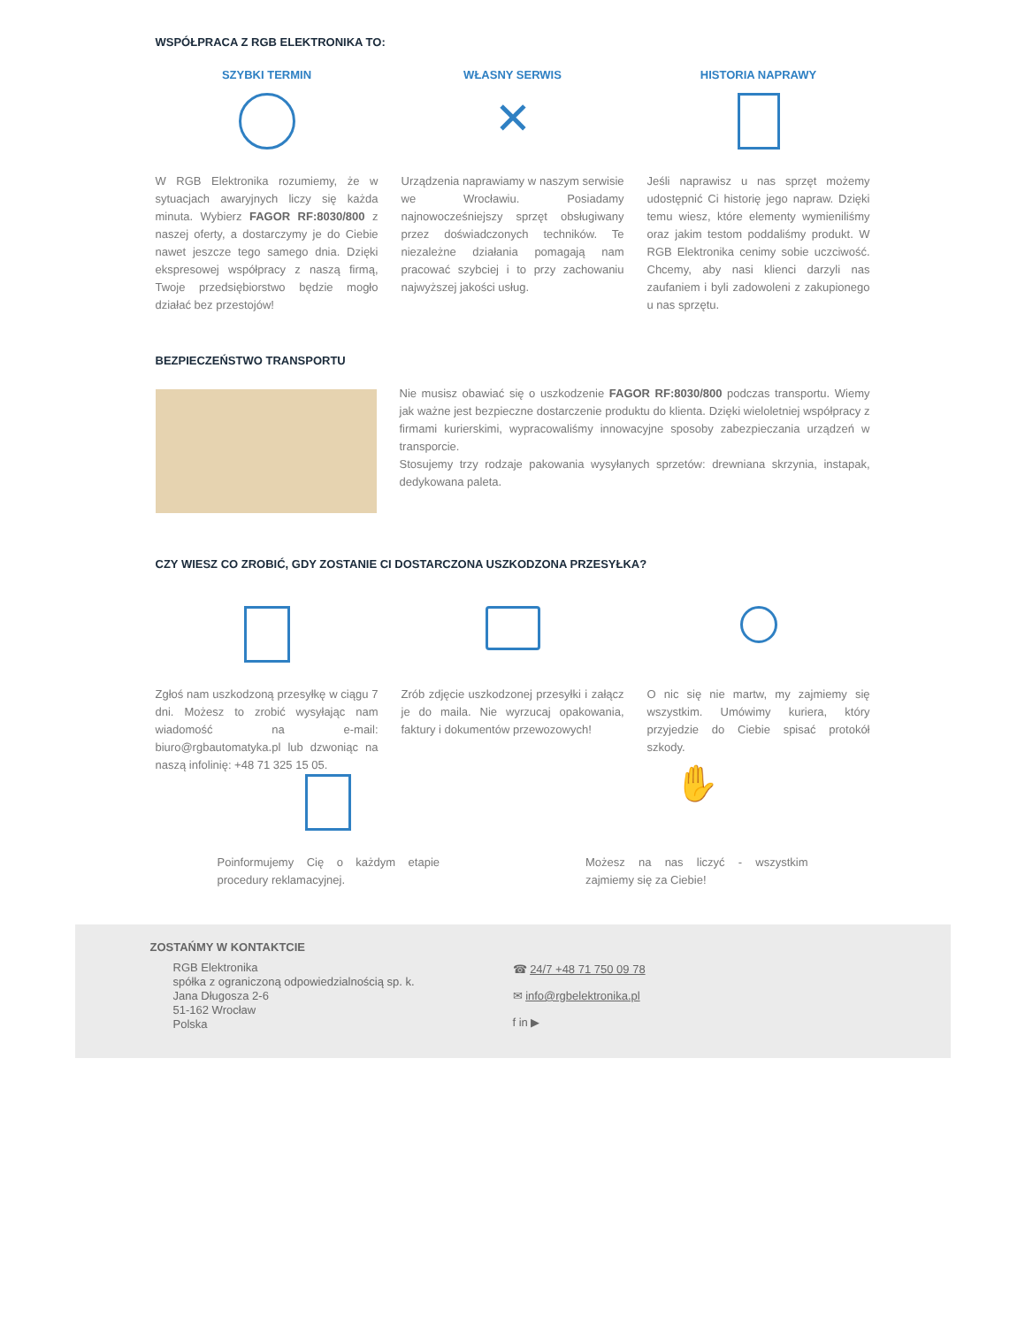WSPÓŁPRACA Z RGB ELEKTRONIKA TO:
SZYBKI TERMIN
W RGB Elektronika rozumiemy, że w sytuacjach awaryjnych liczy się każda minuta. Wybierz FAGOR RF:8030/800 z naszej oferty, a dostarczymy je do Ciebie nawet jeszcze tego samego dnia. Dzięki ekspresowej współpracy z naszą firmą, Twoje przedsiębiorstwo będzie mogło działać bez przestojów!
WŁASNY SERWIS
✕
Urządzenia naprawiamy w naszym serwisie we Wrocławiu. Posiadamy najnowocześniejszy sprzęt obsługiwany przez doświadczonych techników. Te niezależne działania pomagają nam pracować szybciej i to przy zachowaniu najwyższej jakości usług.
HISTORIA NAPRAWY
Jeśli naprawisz u nas sprzęt możemy udostępnić Ci historię jego napraw. Dzięki temu wiesz, które elementy wymieniliśmy oraz jakim testom poddaliśmy produkt. W RGB Elektronika cenimy sobie uczciwość. Chcemy, aby nasi klienci darzyli nas zaufaniem i byli zadowoleni z zakupionego u nas sprzętu.
BEZPIECZEŃSTWO TRANSPORTU
Nie musisz obawiać się o uszkodzenie FAGOR RF:8030/800 podczas transportu. Wiemy jak ważne jest bezpieczne dostarczenie produktu do klienta. Dzięki wieloletniej współpracy z firmami kurierskimi, wypracowaliśmy innowacyjne sposoby zabezpieczania urządzeń w transporcie.
Stosujemy trzy rodzaje pakowania wysyłanych sprzetów: drewniana skrzynia, instapak, dedykowana paleta.
CZY WIESZ CO ZROBIĆ, GDY ZOSTANIE CI DOSTARCZONA USZKODZONA PRZESYŁKA?
Zgłoś nam uszkodzoną przesyłkę w ciągu 7 dni. Możesz to zrobić wysyłając nam wiadomość na e-mail: biuro@rgbautomatyka.pl lub dzwoniąc na naszą infolinię: +48 71 325 15 05.
Zrób zdjęcie uszkodzonej przesyłki i załącz je do maila. Nie wyrzucaj opakowania, faktury i dokumentów przewozowych!
O nic się nie martw, my zajmiemy się wszystkim. Umówimy kuriera, który przyjedzie do Ciebie spisać protokół szkody.
Poinformujemy Cię o każdym etapie procedury reklamacyjnej.
✋
Możesz na nas liczyć - wszystkim zajmiemy się za Ciebie!
ZOSTAŃMY W KONTAKTCIE
RGB Elektronika
spółka z ograniczoną odpowiedzialnością sp. k.
Jana Długosza 2-6
51-162 Wrocław
Polska
☎ 24/7 +48 71 750 09 78
✉ info@rgbelektronika.pl
f in ▶